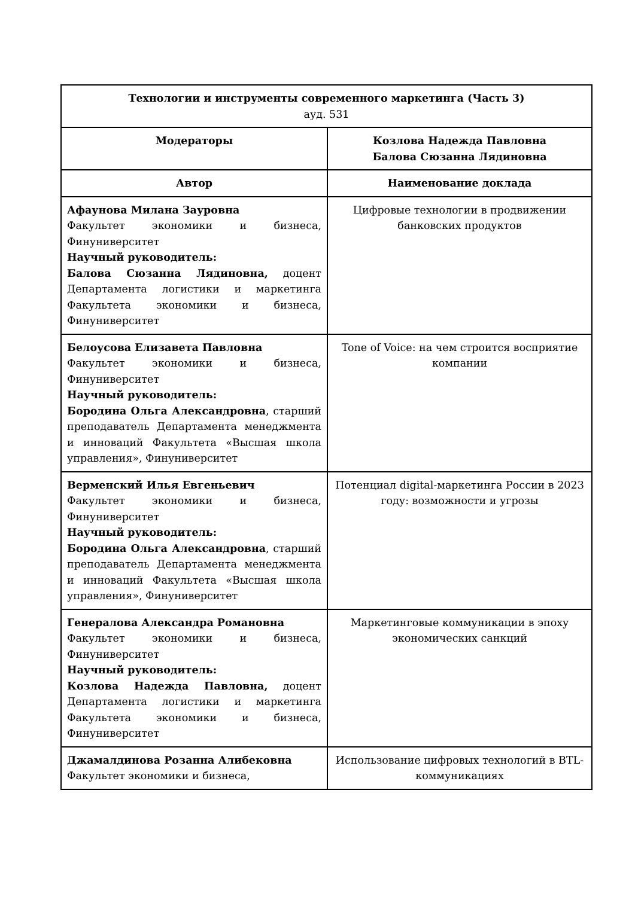| Технологии и инструменты современного маркетинга (Часть 3) ауд. 531 | |
| --- | --- |
| Модераторы | Козлова Надежда Павловна Балова Сюзанна Лядиновна |
| Автор | Наименование доклада |
| Афаунова Милана Зауровна Факультет экономики и бизнеса, Финуниверситет Научный руководитель: Балова Сюзанна Лядиновна, доцент Департамента логистики и маркетинга Факультета экономики и бизнеса, Финуниверситет | Цифровые технологии в продвижении банковских продуктов |
| Белоусова Елизавета Павловна Факультет экономики и бизнеса, Финуниверситет Научный руководитель: Бородина Ольга Александровна , старший преподаватель Департамента менеджмента и инноваций Факультета «Высшая школа управления», Финуниверситет | Tone of Voice: на чем строится восприятие компании |
| Верменский Илья Евгеньевич Факультет экономики и бизнеса, Финуниверситет Научный руководитель: Бородина Ольга Александровна , старший преподаватель Департамента менеджмента и инноваций Факультета «Высшая школа управления», Финуниверситет | Потенциал digital-маркетинга России в 2023 году: возможности и угрозы |
| Генералова Александра Романовна Факультет экономики и бизнеса, Финуниверситет Научный руководитель: Козлова Надежда Павловна, доцент Департамента логистики и маркетинга Факультета экономики и бизнеса, Финуниверситет | Маркетинговые коммуникации в эпоху экономических санкций |
| Джамалдинова Розанна Алибековна Факультет экономики и бизнеса, | Использование цифровых технологий в BTL-коммуникациях |